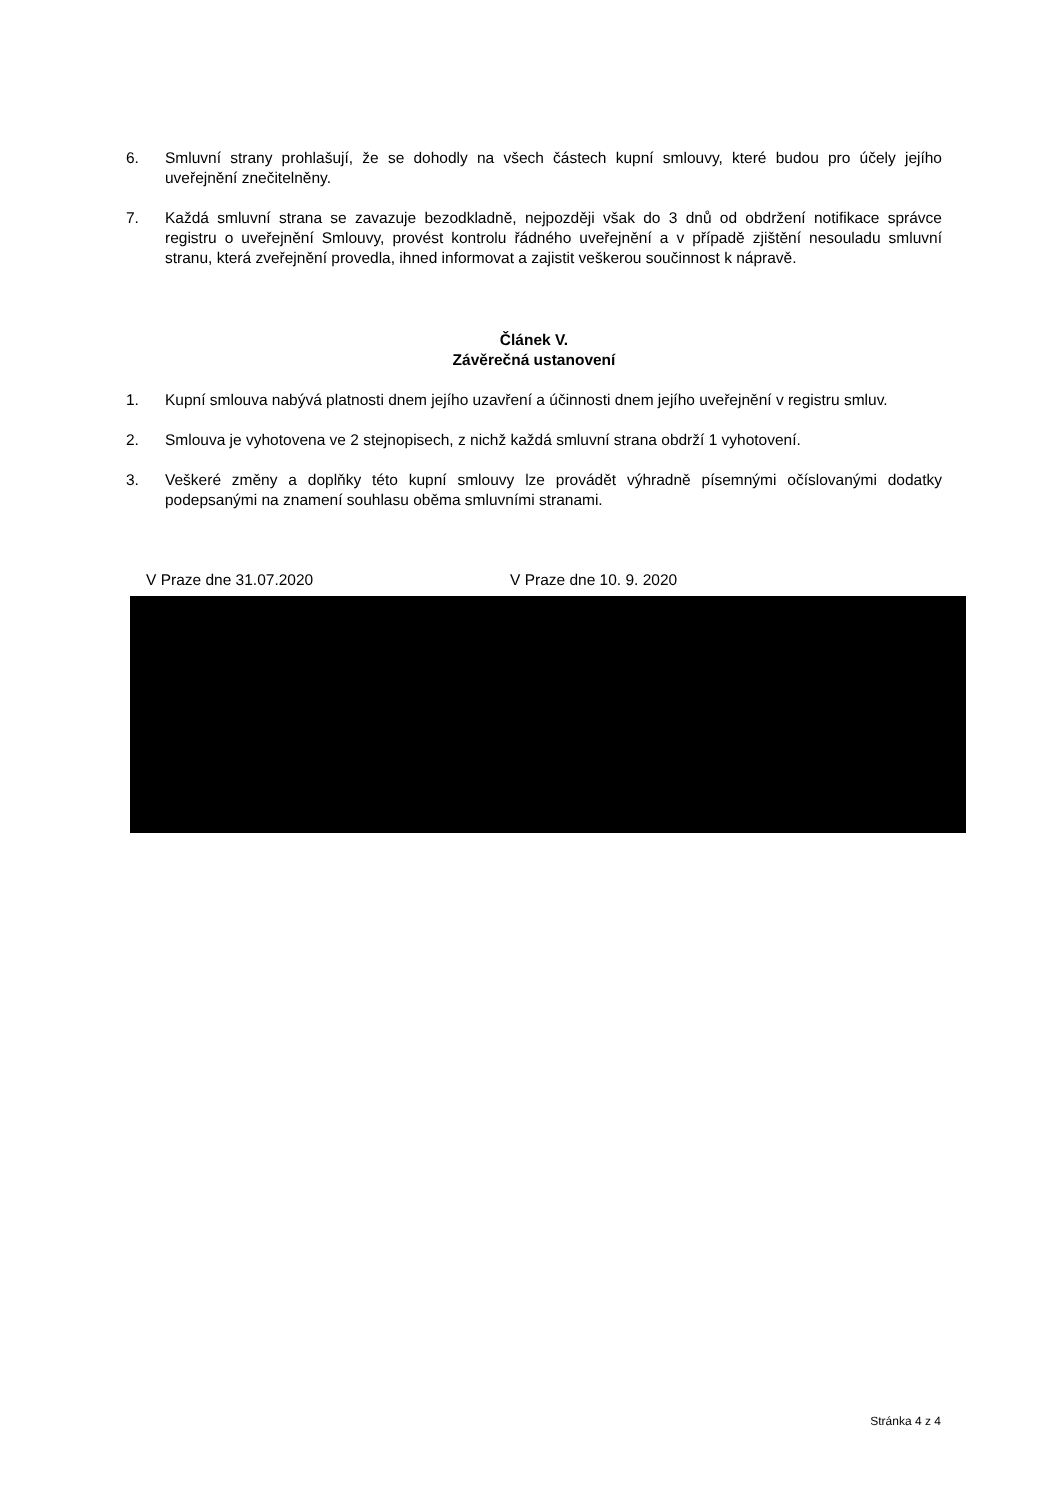6. Smluvní strany prohlašují, že se dohodly na všech částech kupní smlouvy, které budou pro účely jejího uveřejnění znečitelněny.
7. Každá smluvní strana se zavazuje bezodkladně, nejpozději však do 3 dnů od obdržení notifikace správce registru o uveřejnění Smlouvy, provést kontrolu řádného uveřejnění a v případě zjištění nesouladu smluvní stranu, která zveřejnění provedla, ihned informovat a zajistit veškerou součinnost k nápravě.
Článek V.
Závěrečná ustanovení
1. Kupní smlouva nabývá platnosti dnem jejího uzavření a účinnosti dnem jejího uveřejnění v registru smluv.
2. Smlouva je vyhotovena ve 2 stejnopisech, z nichž každá smluvní strana obdrží 1 vyhotovení.
3. Veškeré změny a doplňky této kupní smlouvy lze provádět výhradně písemnými očíslovanými dodatky podepsanými na znamení souhlasu oběma smluvními stranami.
V Praze dne 31.07.2020 V Praze dne 10. 9. 2020
Stránka 4 z 4